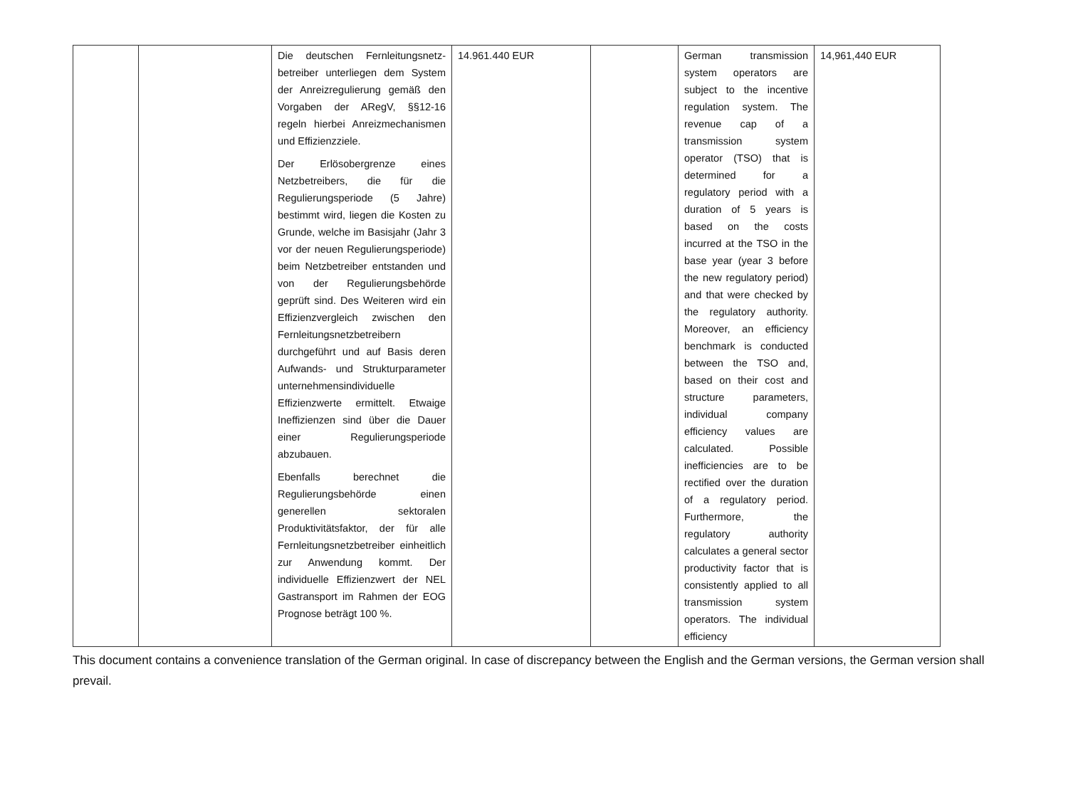| | | Die deutschen Fernleitungsnetz­betreiber unterliegen dem System der Anreizregulierung gemäß den Vorgaben der ARegV, §§12-16 regeln hierbei Anreizmechanismen und Effizienzziele. Der Erlösobergrenze eines Netzbetreibers, die für die Regulierungsperiode (5 Jahre) bestimmt wird, liegen die Kosten zu Grunde, welche im Basisjahr (Jahr 3 vor der neuen Regulierungsperiode) beim Netzbetreiber entstanden und von der Regulierungsbehörde geprüft sind. Des Weiteren wird ein Effizienzvergleich zwischen den Fernleitungsnetzbetreibern durchgeführt und auf Basis deren Aufwands- und Strukturparameter unternehmensindividuelle Effizienzwerte ermittelt. Etwaige Ineffizienzen sind über die Dauer einer Regulierungsperiode abzubauen. Ebenfalls berechnet die Regulierungsbehörde einen generellen sektoralen Produktivitätsfaktor, der für alle Fernleitungsnetzbetreiber einheitlich zur Anwendung kommt. Der individuelle Effizienzwert der NEL Gastransport im Rahmen der EOG Prognose beträgt 100 %. | 14.961.440 EUR | | German transmission system operators are subject to the incentive regulation system. The revenue cap of a transmission system operator (TSO) that is determined for a regulatory period with a duration of 5 years is based on the costs incurred at the TSO in the base year (year 3 before the new regulatory period) and that were checked by the regulatory authority. Moreover, an efficiency benchmark is conducted between the TSO and, based on their cost and structure parameters, individual company efficiency values are calculated. Possible inefficiencies are to be rectified over the duration of a regulatory period. Furthermore, the regulatory authority calculates a general sector productivity factor that is consistently applied to all transmission system operators. The individual efficiency | 14,961,440 EUR |
This document contains a convenience translation of the German original. In case of discrepancy between the English and the German versions, the German version shall prevail.